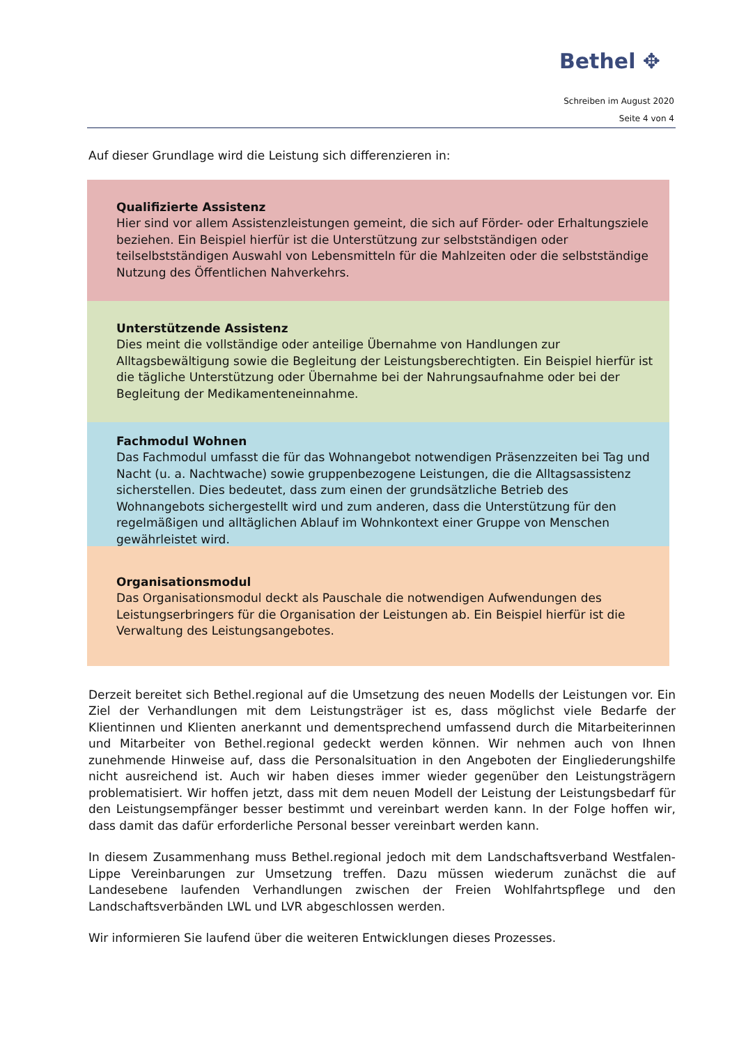Bethel ✥
Schreiben im August 2020
Seite 4 von 4
Auf dieser Grundlage wird die Leistung sich differenzieren in:
Qualifizierte Assistenz
Hier sind vor allem Assistenzleistungen gemeint, die sich auf Förder- oder Erhaltungsziele beziehen. Ein Beispiel hierfür ist die Unterstützung zur selbstständigen oder teilselbstständigen Auswahl von Lebensmitteln für die Mahlzeiten oder die selbstständige Nutzung des Öffentlichen Nahverkehrs.
Unterstützende Assistenz
Dies meint die vollständige oder anteilige Übernahme von Handlungen zur Alltagsbewältigung sowie die Begleitung der Leistungsberechtigten. Ein Beispiel hierfür ist die tägliche Unterstützung oder Übernahme bei der Nahrungsaufnahme oder bei der Begleitung der Medikamenteneinnahme.
Fachmodul Wohnen
Das Fachmodul umfasst die für das Wohnangebot notwendigen Präsenzzeiten bei Tag und Nacht (u. a. Nachtwache) sowie gruppenbezogene Leistungen, die die Alltagsassistenz sicherstellen. Dies bedeutet, dass zum einen der grundsätzliche Betrieb des Wohnangebots sichergestellt wird und zum anderen, dass die Unterstützung für den regelmäßigen und alltäglichen Ablauf im Wohnkontext einer Gruppe von Menschen gewährleistet wird.
Organisationsmodul
Das Organisationsmodul deckt als Pauschale die notwendigen Aufwendungen des Leistungserbringers für die Organisation der Leistungen ab. Ein Beispiel hierfür ist die Verwaltung des Leistungsangebotes.
Derzeit bereitet sich Bethel.regional auf die Umsetzung des neuen Modells der Leistungen vor. Ein Ziel der Verhandlungen mit dem Leistungsträger ist es, dass möglichst viele Bedarfe der Klientinnen und Klienten anerkannt und dementsprechend umfassend durch die Mitarbeiterinnen und Mitarbeiter von Bethel.regional gedeckt werden können. Wir nehmen auch von Ihnen zunehmende Hinweise auf, dass die Personalsituation in den Angeboten der Eingliederungshilfe nicht ausreichend ist. Auch wir haben dieses immer wieder gegenüber den Leistungsträgern problematisiert. Wir hoffen jetzt, dass mit dem neuen Modell der Leistung der Leistungsbedarf für den Leistungsempfänger besser bestimmt und vereinbart werden kann. In der Folge hoffen wir, dass damit das dafür erforderliche Personal besser vereinbart werden kann.
In diesem Zusammenhang muss Bethel.regional jedoch mit dem Landschaftsverband Westfalen-Lippe Vereinbarungen zur Umsetzung treffen. Dazu müssen wiederum zunächst die auf Landesebene laufenden Verhandlungen zwischen der Freien Wohlfahrtspflege und den Landschaftsverbänden LWL und LVR abgeschlossen werden.
Wir informieren Sie laufend über die weiteren Entwicklungen dieses Prozesses.